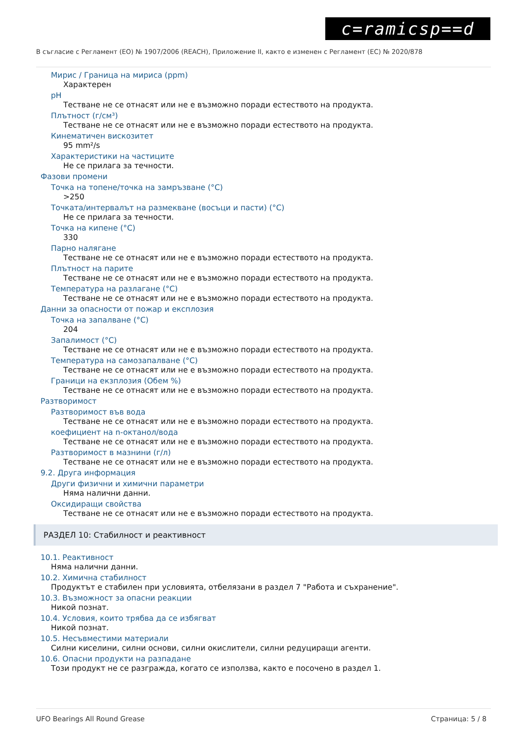c=ramicsp==d
В съгласие с Регламент (ЕО) № 1907/2006 (REACH), Приложение II, както е изменен с Регламент (ЕС) № 2020/878
Мирис / Граница на мириса (ppm)
Характерен
pH
Тестване не се отнасят или не е възможно поради естеството на продукта.
Плътност (г/см³)
Тестване не се отнасят или не е възможно поради естеството на продукта.
Кинематичен вискозитет
95 mm²/s
Характеристики на частиците
Не се прилага за течности.
Фазови промени
Точка на топене/точка на замръзване (°C)
>250
Точката/интервалът на размекване (восъци и пасти) (°C)
Не се прилага за течности.
Точка на кипене (°C)
330
Парно налягане
Тестване не се отнасят или не е възможно поради естеството на продукта.
Плътност на парите
Тестване не се отнасят или не е възможно поради естеството на продукта.
Температура на разлагане (°C)
Тестване не се отнасят или не е възможно поради естеството на продукта.
Данни за опасности от пожар и експлозия
Точка на запалване (°C)
204
Запалимост (°C)
Тестване не се отнасят или не е възможно поради естеството на продукта.
Температура на самозапалване (°C)
Тестване не се отнасят или не е възможно поради естеството на продукта.
Граници на екзплозия (Обем %)
Тестване не се отнасят или не е възможно поради естеството на продукта.
Разтворимост
Разтворимост във вода
Тестване не се отнасят или не е възможно поради естеството на продукта.
коефициент на n-октанол/вода
Тестване не се отнасят или не е възможно поради естеството на продукта.
Разтворимост в мазнини (г/л)
Тестване не се отнасят или не е възможно поради естеството на продукта.
9.2. Друга информация
Други физични и химични параметри
Няма налични данни.
Оксидиращи свойства
Тестване не се отнасят или не е възможно поради естеството на продукта.
РАЗДЕЛ 10: Стабилност и реактивност
10.1. Реактивност
Няма налични данни.
10.2. Химична стабилност
Продуктът е стабилен при условията, отбелязани в раздел 7 "Работа и съхранение".
10.3. Възможност за опасни реакции
Никой познат.
10.4. Условия, които трябва да се избягват
Никой познат.
10.5. Несъвместими материали
Силни киселини, силни основи, силни окислители, силни редуциращи агенти.
10.6. Опасни продукти на разпадане
Този продукт не се разгражда, когато се използва, както е посочено в раздел 1.
UFO Bearings All Round Grease Страница: 5 / 8